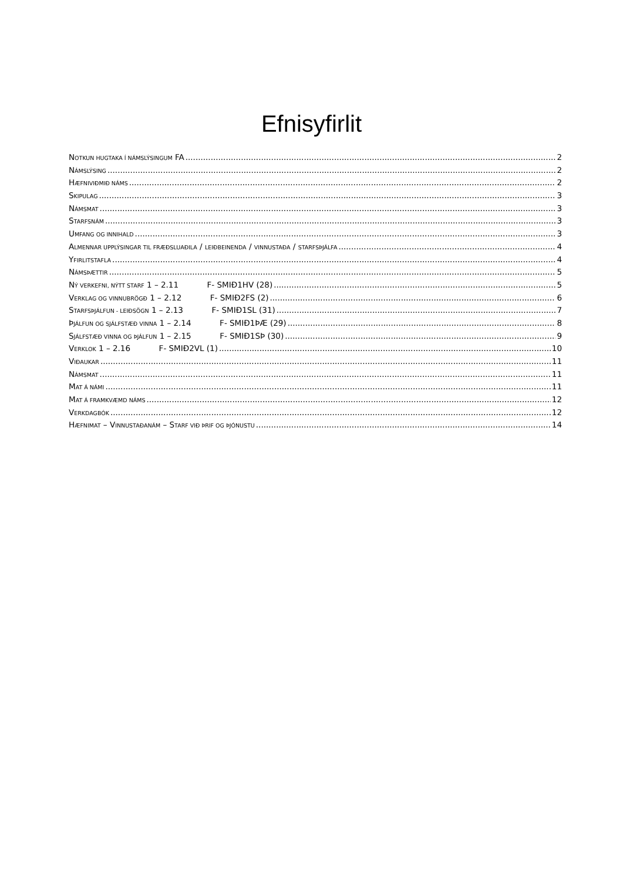Efnisyfirlit
NOTKUN HUGTAKA Í NÁMSLÝSINGUM FA 2
NÁMSLÝSING 2
HÆFNIVIÐMIÐ NÁMS 2
SKIPULAG 3
NÁMSMAT 3
STARFSNÁM 3
UMFANG OG INNIHALD 3
ALMENNAR UPPLÝSINGAR TIL FRÆÐSLUAÐILA / LEIÐBEINENDA / VINNUSTAÐA / STARFSÞJÁLFA 4
YFIRLITSTAFLA 4
NÁMSÞÆTTIR 5
NÝ VERKEFNI, NÝTT STARF 1 – 2.11 F- SMIÐ1HV (28) 5
VERKLAG OG VINNUBRÖGÐ 1 – 2.12 F- SMIÐ2FS (2) 6
STARFSÞJÁLFUN - LEIÐSÖGN 1 – 2.13 F- SMIÐ1SL (31) 7
ÞJÁLFUN OG SJÁLFSTÆÐ VINNA 1 – 2.14 F- SMIÐ1ÞÆ (29) 8
SJÁLFSTÆÐ VINNA OG ÞJÁLFUN 1 – 2.15 F- SMIÐ1SÞ (30) 9
VERKLOK 1 – 2.16 F- SMIÐ2VL (1) 10
VIÐAUKAR 11
NÁMSMAT 11
MAT Á NÁMI 11
MAT Á FRAMKVÆMD NÁMS 12
VERKDAGBÓK 12
HÆFNIMAT – VINNUSTAÐANÁM – STARF VIÐ ÞRIF OG ÞJÓNUSTU 14